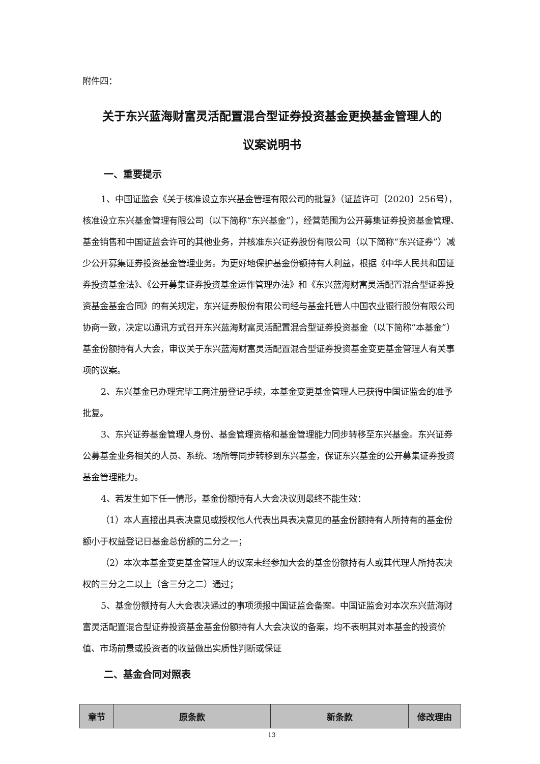附件四：
关于东兴蓝海财富灵活配置混合型证券投资基金更换基金管理人的
议案说明书
一、重要提示
1、中国证监会《关于核准设立东兴基金管理有限公司的批复》（证监许可〔2020〕256号），核准设立东兴基金管理有限公司（以下简称“东兴基金”），经营范围为公开募集证券投资基金管理、基金销售和中国证监会许可的其他业务，并核准东兴证券股份有限公司（以下简称“东兴证券”）减少公开募集证券投资基金管理业务。为更好地保护基金份额持有人利益，根据《中华人民共和国证券投资基金法》、《公开募集证券投资基金运作管理办法》和《东兴蓝海财富灵活配置混合型证券投资基金基金合同》的有关规定，东兴证券股份有限公司经与基金托管人中国农业银行股份有限公司协商一致，决定以通讯方式召开东兴蓝海财富灵活配置混合型证券投资基金（以下简称“本基金”）基金份额持有人大会，审议关于东兴蓝海财富灵活配置混合型证券投资基金变更基金管理人有关事项的议案。
2、东兴基金已办理完毕工商注册登记手续，本基金变更基金管理人已获得中国证监会的准予批复。
3、东兴证券基金管理人身份、基金管理资格和基金管理能力同步转移至东兴基金。东兴证券公募基金业务相关的人员、系统、场所等同步转移到东兴基金，保证东兴基金的公开募集证券投资基金管理能力。
4、若发生如下任一情形，基金份额持有人大会决议则最终不能生效：
（1）本人直接出具表决意见或授权他人代表出具表决意见的基金份额持有人所持有的基金份额小于权益登记日基金总份额的二分之一；
（2）本次本基金变更基金管理人的议案未经参加大会的基金份额持有人或其代理人所持表决权的三分之二以上（含三分之二）通过；
5、基金份额持有人大会表决通过的事项须报中国证监会备案。中国证监会对本次东兴蓝海财富灵活配置混合型证券投资基金基金份额持有人大会决议的备案，均不表明其对本基金的投资价值、市场前景或投资者的收益做出实质性判断或保证
二、基金合同对照表
| 章节 | 原条款 | 新条款 | 修改理由 |
| --- | --- | --- | --- |
13